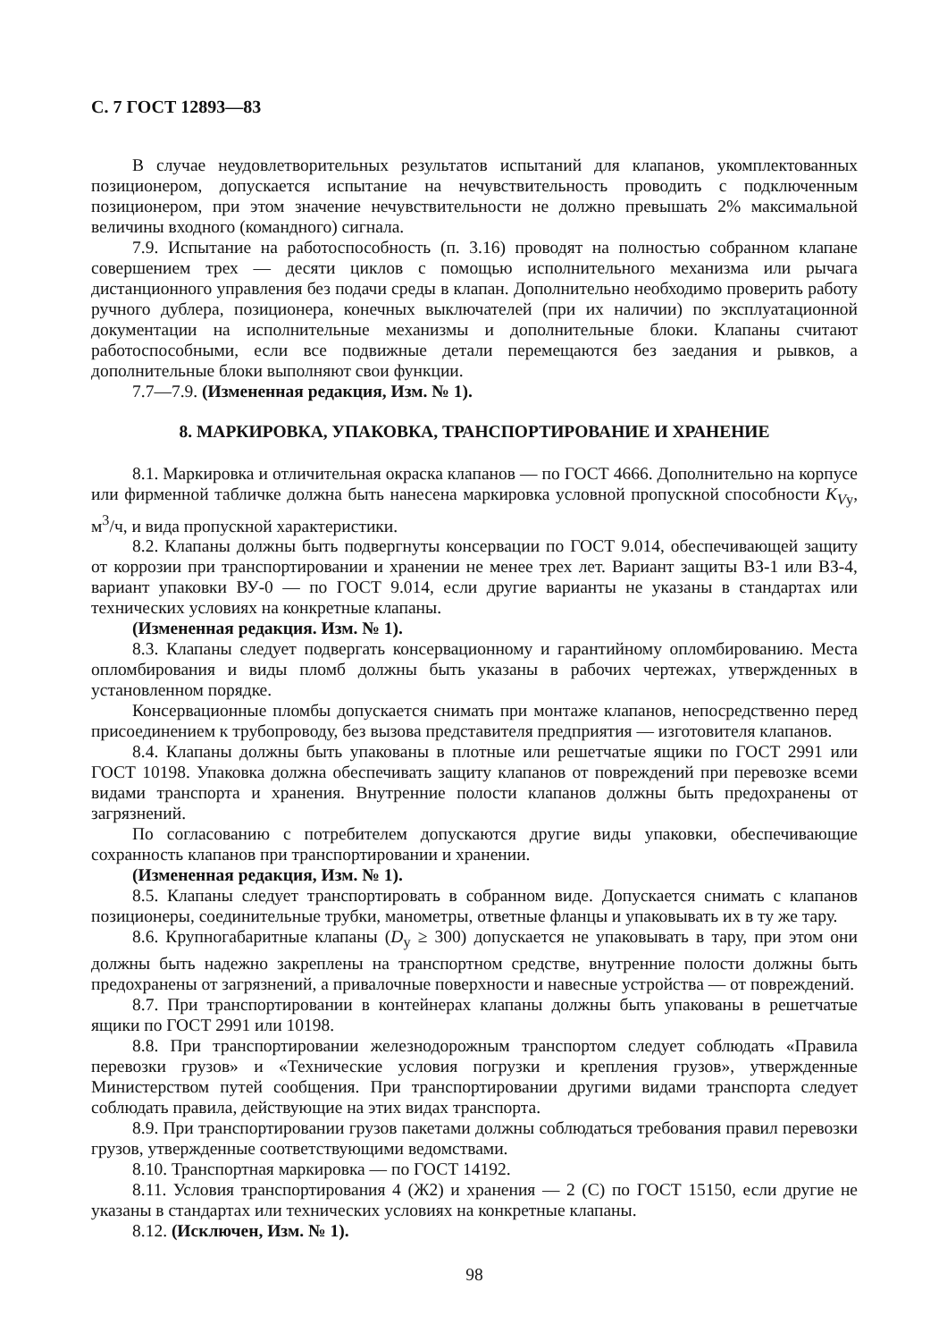С. 7 ГОСТ 12893—83
В случае неудовлетворительных результатов испытаний для клапанов, укомплектованных позиционером, допускается испытание на нечувствительность проводить с подключенным позиционером, при этом значение нечувствительности не должно превышать 2% максимальной величины входного (командного) сигнала.
7.9. Испытание на работоспособность (п. 3.16) проводят на полностью собранном клапане совершением трех — десяти циклов с помощью исполнительного механизма или рычага дистанционного управления без подачи среды в клапан. Дополнительно необходимо проверить работу ручного дублера, позиционера, конечных выключателей (при их наличии) по эксплуатационной документации на исполнительные механизмы и дополнительные блоки. Клапаны считают работоспособными, если все подвижные детали перемещаются без заедания и рывков, а дополнительные блоки выполняют свои функции.
7.7—7.9. (Измененная редакция, Изм. № 1).
8. МАРКИРОВКА, УПАКОВКА, ТРАНСПОРТИРОВАНИЕ И ХРАНЕНИЕ
8.1. Маркировка и отличительная окраска клапанов — по ГОСТ 4666. Дополнительно на корпусе или фирменной табличке должна быть нанесена маркировка условной пропускной способности K<sub>Vу</sub>, м<sup>3</sup>/ч, и вида пропускной характеристики.
8.2. Клапаны должны быть подвергнуты консервации по ГОСТ 9.014, обеспечивающей защиту от коррозии при транспортировании и хранении не менее трех лет. Вариант защиты ВЗ-1 или ВЗ-4, вариант упаковки ВУ-0 — по ГОСТ 9.014, если другие варианты не указаны в стандартах или технических условиях на конкретные клапаны.
(Измененная редакция. Изм. № 1).
8.3. Клапаны следует подвергать консервационному и гарантийному опломбированию. Места опломбирования и виды пломб должны быть указаны в рабочих чертежах, утвержденных в установленном порядке.
Консервационные пломбы допускается снимать при монтаже клапанов, непосредственно перед присоединением к трубопроводу, без вызова представителя предприятия — изготовителя клапанов.
8.4. Клапаны должны быть упакованы в плотные или решетчатые ящики по ГОСТ 2991 или ГОСТ 10198. Упаковка должна обеспечивать защиту клапанов от повреждений при перевозке всеми видами транспорта и хранения. Внутренние полости клапанов должны быть предохранены от загрязнений.
По согласованию с потребителем допускаются другие виды упаковки, обеспечивающие сохранность клапанов при транспортировании и хранении.
(Измененная редакция, Изм. № 1).
8.5. Клапаны следует транспортировать в собранном виде. Допускается снимать с клапанов позиционеры, соединительные трубки, манометры, ответные фланцы и упаковывать их в ту же тару.
8.6. Крупногабаритные клапаны (D<sub>у</sub> ≥ 300) допускается не упаковывать в тару, при этом они должны быть надежно закреплены на транспортном средстве, внутренние полости должны быть предохранены от загрязнений, а привалочные поверхности и навесные устройства — от повреждений.
8.7. При транспортировании в контейнерах клапаны должны быть упакованы в решетчатые ящики по ГОСТ 2991 или 10198.
8.8. При транспортировании железнодорожным транспортом следует соблюдать «Правила перевозки грузов» и «Технические условия погрузки и крепления грузов», утвержденные Министерством путей сообщения. При транспортировании другими видами транспорта следует соблюдать правила, действующие на этих видах транспорта.
8.9. При транспортировании грузов пакетами должны соблюдаться требования правил перевозки грузов, утвержденные соответствующими ведомствами.
8.10. Транспортная маркировка — по ГОСТ 14192.
8.11. Условия транспортирования 4 (Ж2) и хранения — 2 (С) по ГОСТ 15150, если другие не указаны в стандартах или технических условиях на конкретные клапаны.
8.12. (Исключен, Изм. № 1).
98